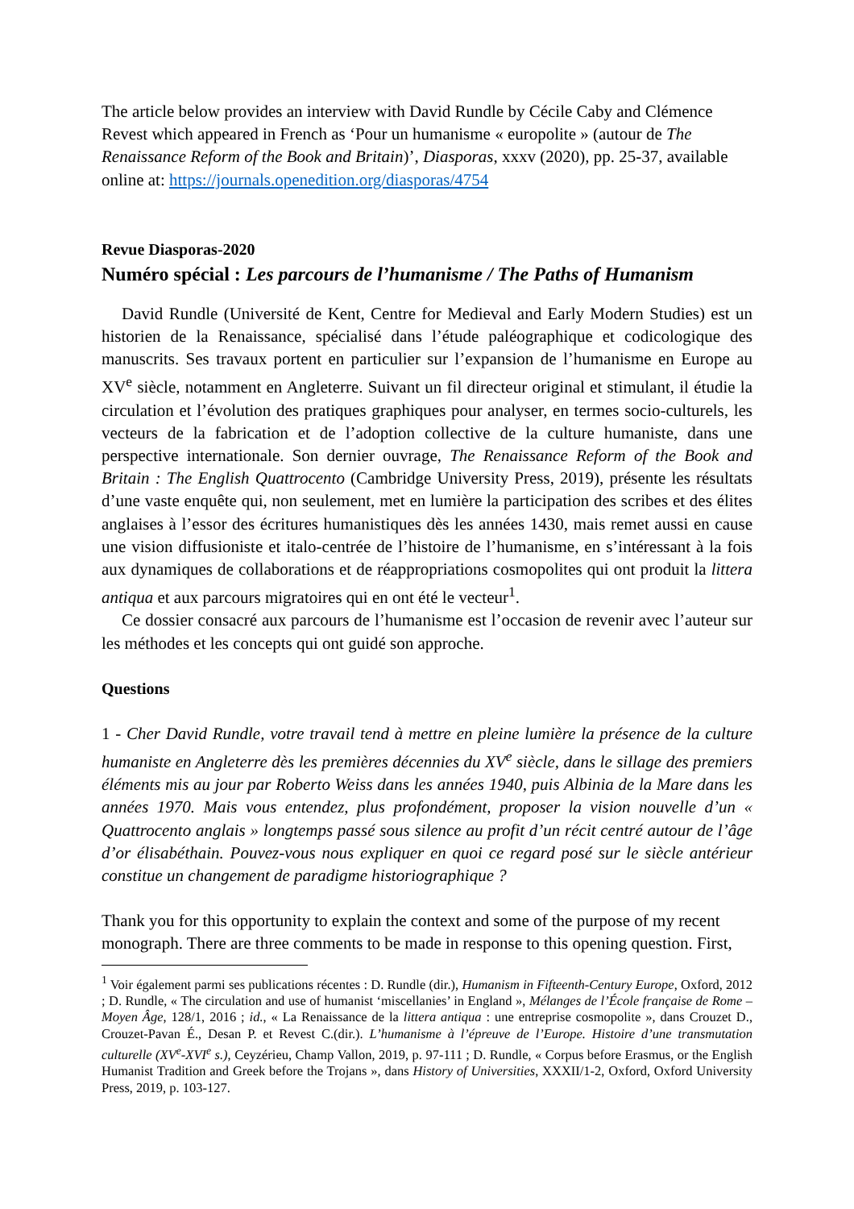The article below provides an interview with David Rundle by Cécile Caby and Clémence Revest which appeared in French as ‘Pour un humanisme « europolite » (autour de The Renaissance Reform of the Book and Britain)’, Diasporas, xxxv (2020), pp. 25-37, available online at: https://journals.openedition.org/diasporas/4754
Revue Diasporas-2020
Numéro spécial : Les parcours de l’humanisme / The Paths of Humanism
David Rundle (Université de Kent, Centre for Medieval and Early Modern Studies) est un historien de la Renaissance, spécialisé dans l’étude paléographique et codicologique des manuscrits. Ses travaux portent en particulier sur l’expansion de l’humanisme en Europe au XV<sup>e</sup> siècle, notamment en Angleterre. Suivant un fil directeur original et stimulant, il étudie la circulation et l’évolution des pratiques graphiques pour analyser, en termes socio-culturels, les vecteurs de la fabrication et de l’adoption collective de la culture humaniste, dans une perspective internationale. Son dernier ouvrage, The Renaissance Reform of the Book and Britain : The English Quattrocento (Cambridge University Press, 2019), présente les résultats d’une vaste enquête qui, non seulement, met en lumière la participation des scribes et des élites anglaises à l’essor des écritures humanistiques dès les années 1430, mais remet aussi en cause une vision diffusioniste et italo-centrée de l’histoire de l’humanisme, en s’intéressant à la fois aux dynamiques de collaborations et de réappropriations cosmopolites qui ont produit la littera antiqua et aux parcours migratoires qui en ont été le vecteur<sup>1</sup>.
Ce dossier consacré aux parcours de l’humanisme est l’occasion de revenir avec l’auteur sur les méthodes et les concepts qui ont guidé son approche.
Questions
1 - Cher David Rundle, votre travail tend à mettre en pleine lumière la présence de la culture humaniste en Angleterre dès les premières décennies du XV<sup>e</sup> siècle, dans le sillage des premiers éléments mis au jour par Roberto Weiss dans les années 1940, puis Albinia de la Mare dans les années 1970. Mais vous entendez, plus profondément, proposer la vision nouvelle d’un « Quattrocento anglais » longtemps passé sous silence au profit d’un récit centré autour de l’âge d’or élisabéthain. Pouvez-vous nous expliquer en quoi ce regard posé sur le siècle antérieur constitue un changement de paradigme historiographique ?
Thank you for this opportunity to explain the context and some of the purpose of my recent monograph. There are three comments to be made in response to this opening question. First,
<sup>1</sup> Voir également parmi ses publications récentes : D. Rundle (dir.), Humanism in Fifteenth-Century Europe, Oxford, 2012 ; D. Rundle, « The circulation and use of humanist ‘miscellanies’ in England », Mélanges de l’École française de Rome – Moyen Âge, 128/1, 2016 ; id., « La Renaissance de la littera antiqua : une entreprise cosmopolite », dans Crouzet D., Crouzet-Pavan É., Desan P. et Revest C.(dir.). L’humanisme à l’épreuve de l’Europe. Histoire d’une transmutation culturelle (XV<sup>e</sup>-XVI<sup>e</sup> s.), Ceyzérieu, Champ Vallon, 2019, p. 97-111 ; D. Rundle, « Corpus before Erasmus, or the English Humanist Tradition and Greek before the Trojans », dans History of Universities, XXXII/1-2, Oxford, Oxford University Press, 2019, p. 103-127.